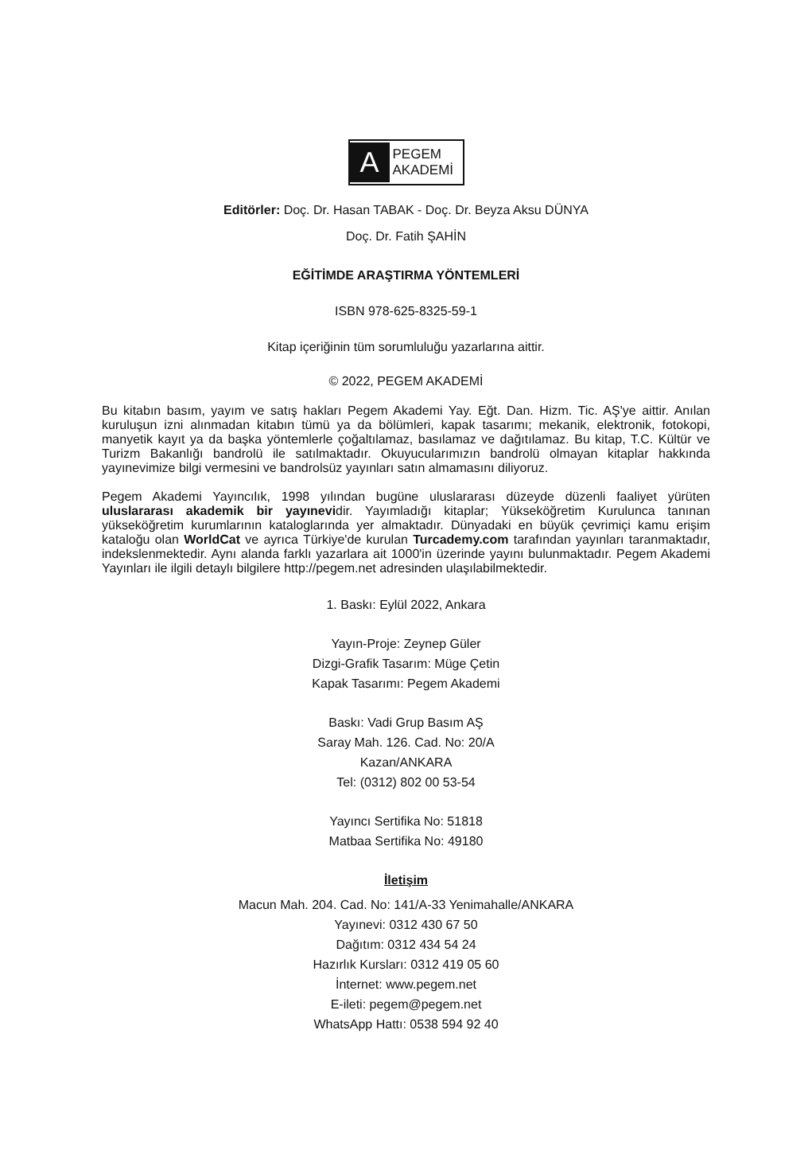A
PEGEM
AKADEMİ
Editörler: Doç. Dr. Hasan TABAK - Doç. Dr. Beyza Aksu DÜNYA
Doç. Dr. Fatih ŞAHİN
EĞİTİMDE ARAŞTIRMA YÖNTEMLERİ
ISBN 978-625-8325-59-1
Kitap içeriğinin tüm sorumluluğu yazarlarına aittir.
© 2022, PEGEM AKADEMİ
Bu kitabın basım, yayım ve satış hakları Pegem Akademi Yay. Eğt. Dan. Hizm. Tic. AŞ'ye aittir. Anılan kuruluşun izni alınmadan kitabın tümü ya da bölümleri, kapak tasarımı; mekanik, elektronik, fotokopi, manyetik kayıt ya da başka yöntemlerle çoğaltılamaz, basılamaz ve dağıtılamaz. Bu kitap, T.C. Kültür ve Turizm Bakanlığı bandrolü ile satılmaktadır. Okuyucularımızın bandrolü olmayan kitaplar hakkında yayınevimize bilgi vermesini ve bandrolsüz yayınları satın almamasını diliyoruz.
Pegem Akademi Yayıncılık, 1998 yılından bugüne uluslararası düzeyde düzenli faaliyet yürüten uluslararası akademik bir yayınevidir. Yayımladığı kitaplar; Yükseköğretim Kurulunca tanınan yükseköğretim kurumlarının kataloglarında yer almaktadır. Dünyadaki en büyük çevrimiçi kamu erişim kataloğu olan WorldCat ve ayrıca Türkiye'de kurulan Turcademy.com tarafından yayınları taranmaktadır, indekslenmektedir. Aynı alanda farklı yazarlara ait 1000'in üzerinde yayını bulunmaktadır. Pegem Akademi Yayınları ile ilgili detaylı bilgilere http://pegem.net adresinden ulaşılabilmektedir.
1. Baskı: Eylül 2022, Ankara
Yayın-Proje: Zeynep Güler
Dizgi-Grafik Tasarım: Müge Çetin
Kapak Tasarımı: Pegem Akademi
Baskı: Vadi Grup Basım AŞ
Saray Mah. 126. Cad. No: 20/A
Kazan/ANKARA
Tel: (0312) 802 00 53-54
Yayıncı Sertifika No: 51818
Matbaa Sertifika No: 49180
İletişim
Macun Mah. 204. Cad. No: 141/A-33 Yenimahalle/ANKARA
Yayınevi: 0312 430 67 50
Dağıtım: 0312 434 54 24
Hazırlık Kursları: 0312 419 05 60
İnternet: www.pegem.net
E-ileti: pegem@pegem.net
WhatsApp Hattı: 0538 594 92 40